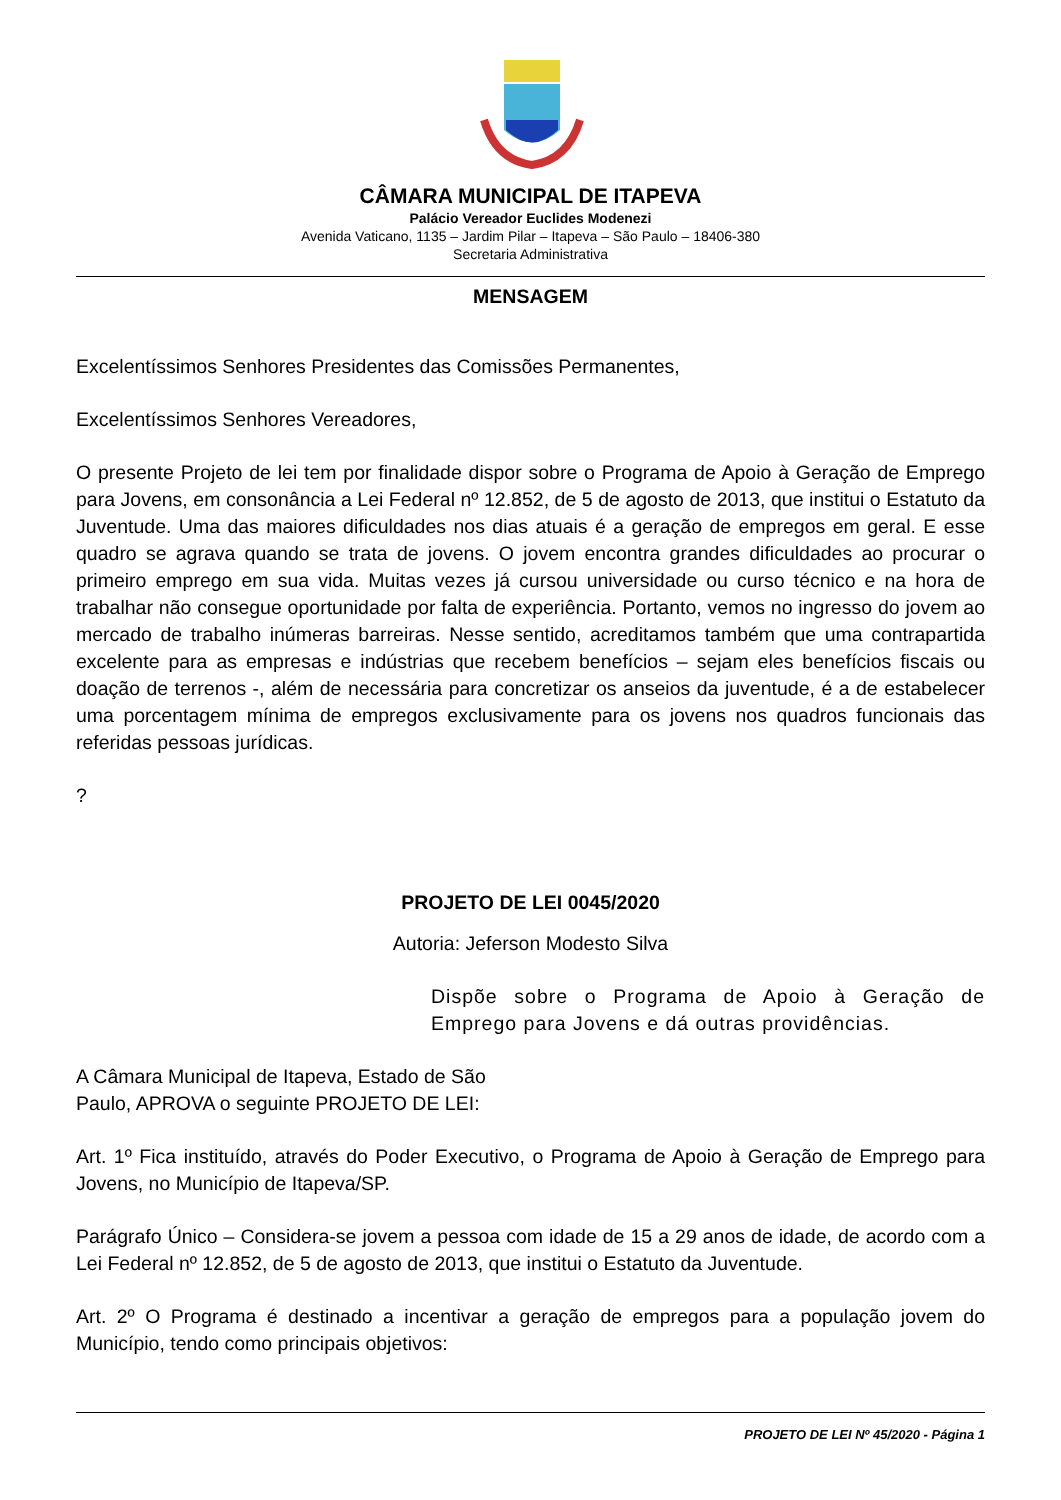CÂMARA MUNICIPAL DE ITAPEVA
Palácio Vereador Euclides Modenezi
Avenida Vaticano, 1135 – Jardim Pilar – Itapeva – São Paulo – 18406-380
Secretaria Administrativa
MENSAGEM
Excelentíssimos Senhores Presidentes das Comissões Permanentes,
Excelentíssimos Senhores Vereadores,
O presente Projeto de lei tem por finalidade dispor sobre o Programa de Apoio à Geração de Emprego para Jovens, em consonância a Lei Federal nº 12.852, de 5 de agosto de 2013, que institui o Estatuto da Juventude. Uma das maiores dificuldades nos dias atuais é a geração de empregos em geral. E esse quadro se agrava quando se trata de jovens. O jovem encontra grandes dificuldades ao procurar o primeiro emprego em sua vida. Muitas vezes já cursou universidade ou curso técnico e na hora de trabalhar não consegue oportunidade por falta de experiência. Portanto, vemos no ingresso do jovem ao mercado de trabalho inúmeras barreiras. Nesse sentido, acreditamos também que uma contrapartida excelente para as empresas e indústrias que recebem benefícios – sejam eles benefícios fiscais ou doação de terrenos -, além de necessária para concretizar os anseios da juventude, é a de estabelecer uma porcentagem mínima de empregos exclusivamente para os jovens nos quadros funcionais das referidas pessoas jurídicas.
?
PROJETO DE LEI 0045/2020
Autoria: Jeferson Modesto Silva
Dispõe sobre o Programa de Apoio à Geração de Emprego para Jovens e dá outras providências.
A Câmara Municipal de Itapeva, Estado de São
Paulo, APROVA o seguinte PROJETO DE LEI:
Art. 1º Fica instituído, através do Poder Executivo, o Programa de Apoio à Geração de Emprego para Jovens, no Município de Itapeva/SP.
Parágrafo Único – Considera-se jovem a pessoa com idade de 15 a 29 anos de idade, de acordo com a Lei Federal nº 12.852, de 5 de agosto de 2013, que institui o Estatuto da Juventude.
Art. 2º O Programa é destinado a incentivar a geração de empregos para a população jovem do Município, tendo como principais objetivos:
PROJETO DE LEI Nº 45/2020 - Página 1